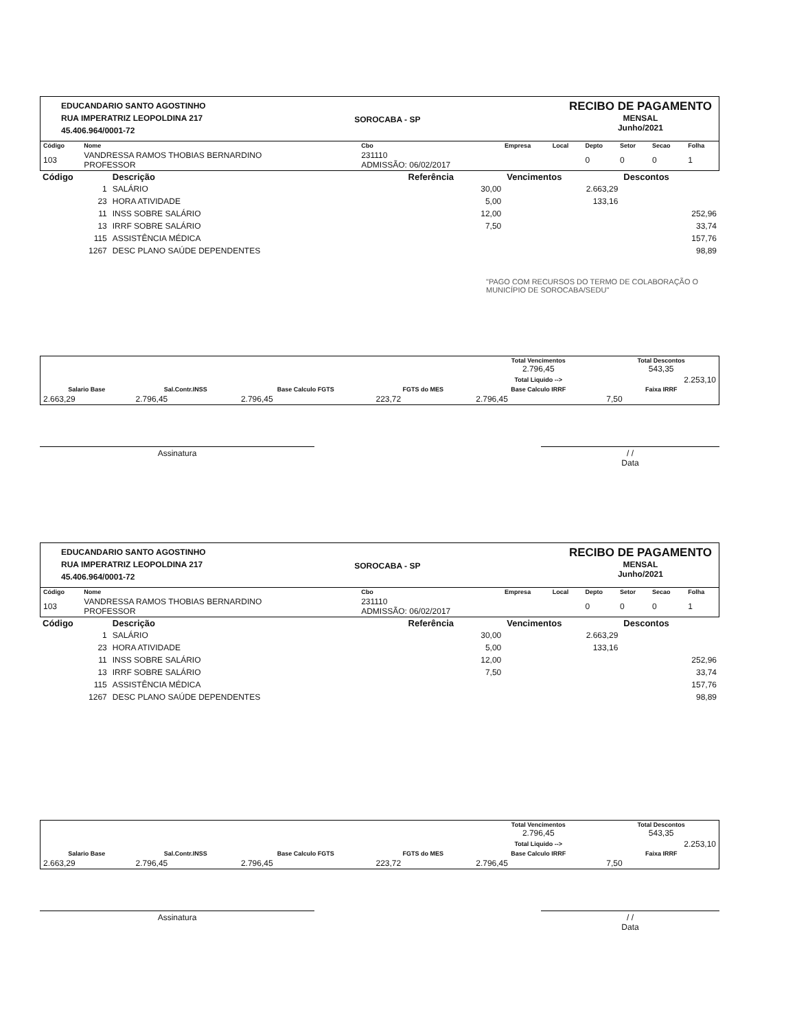EDUCANDARIO SANTO AGOSTINHO
RUA IMPERATRIZ LEOPOLDINA 217
45.406.964/0001-72
SOROCABA - SP
RECIBO DE PAGAMENTO
MENSAL
Junho/2021
| Código | Nome | Cbo | Empresa | Local | Depto | Setor | Secao | Folha |
| --- | --- | --- | --- | --- | --- | --- | --- | --- |
| 103 | VANDRESSA RAMOS THOBIAS BERNARDINO PROFESSOR | 231110 ADMISSÃO: 06/02/2017 | | | 0 | 0 | 0 | 1 |
| Código | Descrição | Referência | Vencimentos | Descontos |
| --- | --- | --- | --- | --- |
| 1 | SALÁRIO | 30,00 | 2.663,29 | |
| 23 | HORA ATIVIDADE | 5,00 | 133,16 | |
| 11 | INSS SOBRE SALÁRIO | 12,00 | | 252,96 |
| 13 | IRRF SOBRE SALÁRIO | 7,50 | | 33,74 |
| 115 | ASSISTÊNCIA MÉDICA | | | 157,76 |
| 1267 | DESC PLANO SAÚDE DEPENDENTES | | | 98,89 |
"PAGO COM RECURSOS DO TERMO DE COLABORAÇÃO O MUNICÍPIO DE SOROCABA/SEDU"
| | | | | Total Vencimentos 2.796,45 | Total Descontos 543,35 |
| | | | | Total Liquido --> | 2.253,10 |
| Salario Base | Sal.Contr.INSS | Base Calculo FGTS | FGTS do MES | Base Calculo IRRF | Faixa IRRF |
| 2.663,29 | 2.796,45 | 2.796,45 | 223,72 | 2.796,45 | 7,50 |
Assinatura / /
Data
EDUCANDARIO SANTO AGOSTINHO
RUA IMPERATRIZ LEOPOLDINA 217
45.406.964/0001-72
SOROCABA - SP
RECIBO DE PAGAMENTO
MENSAL
Junho/2021
| Código | Nome | Cbo | Empresa | Local | Depto | Setor | Secao | Folha |
| --- | --- | --- | --- | --- | --- | --- | --- | --- |
| 103 | VANDRESSA RAMOS THOBIAS BERNARDINO PROFESSOR | 231110 ADMISSÃO: 06/02/2017 | | | 0 | 0 | 0 | 1 |
| Código | Descrição | Referência | Vencimentos | Descontos |
| --- | --- | --- | --- | --- |
| 1 | SALÁRIO | 30,00 | 2.663,29 | |
| 23 | HORA ATIVIDADE | 5,00 | 133,16 | |
| 11 | INSS SOBRE SALÁRIO | 12,00 | | 252,96 |
| 13 | IRRF SOBRE SALÁRIO | 7,50 | | 33,74 |
| 115 | ASSISTÊNCIA MÉDICA | | | 157,76 |
| 1267 | DESC PLANO SAÚDE DEPENDENTES | | | 98,89 |
| | | | | Total Vencimentos 2.796,45 | Total Descontos 543,35 |
| | | | | Total Liquido --> | 2.253,10 |
| Salario Base | Sal.Contr.INSS | Base Calculo FGTS | FGTS do MES | Base Calculo IRRF | Faixa IRRF |
| 2.663,29 | 2.796,45 | 2.796,45 | 223,72 | 2.796,45 | 7,50 |
Assinatura / /
Data